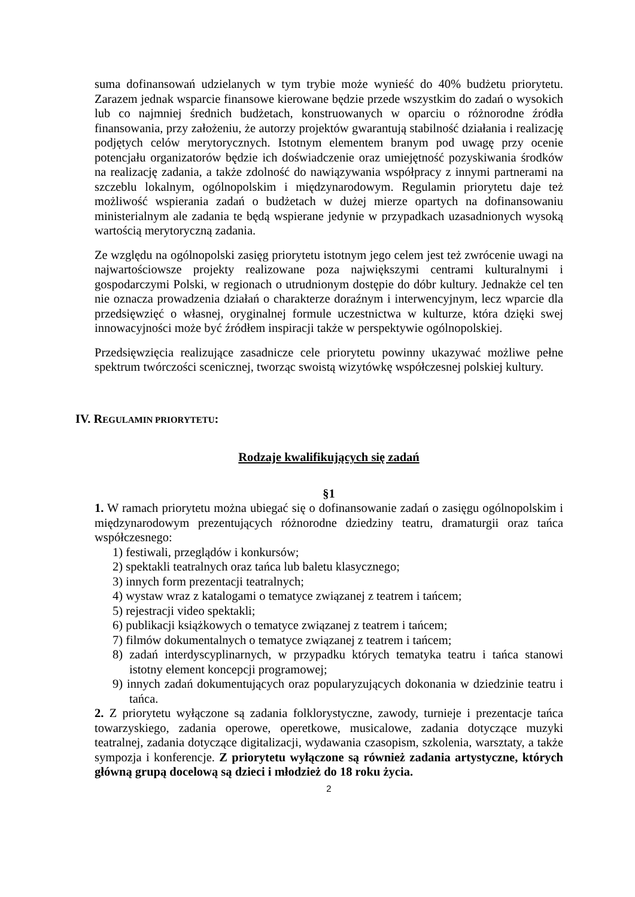suma dofinansowań udzielanych w tym trybie może wynieść do 40% budżetu priorytetu. Zarazem jednak wsparcie finansowe kierowane będzie przede wszystkim do zadań o wysokich lub co najmniej średnich budżetach, konstruowanych w oparciu o różnorodne źródła finansowania, przy założeniu, że autorzy projektów gwarantują stabilność działania i realizację podjętych celów merytorycznych. Istotnym elementem branym pod uwagę przy ocenie potencjału organizatorów będzie ich doświadczenie oraz umiejętność pozyskiwania środków na realizację zadania, a także zdolność do nawiązywania współpracy z innymi partnerami na szczeblu lokalnym, ogólnopolskim i międzynarodowym. Regulamin priorytetu daje też możliwość wspierania zadań o budżetach w dużej mierze opartych na dofinansowaniu ministerialnym ale zadania te będą wspierane jedynie w przypadkach uzasadnionych wysoką wartością merytoryczną zadania.
Ze względu na ogólnopolski zasięg priorytetu istotnym jego celem jest też zwrócenie uwagi na najwartościowsze projekty realizowane poza największymi centrami kulturalnymi i gospodarczymi Polski, w regionach o utrudnionym dostępie do dóbr kultury. Jednakże cel ten nie oznacza prowadzenia działań o charakterze doraźnym i interwencyjnym, lecz wparcie dla przedsięwzięć o własnej, oryginalnej formule uczestnictwa w kulturze, która dzięki swej innowacyjności może być źródłem inspiracji także w perspektywie ogólnopolskiej.
Przedsięwzięcia realizujące zasadnicze cele priorytetu powinny ukazywać możliwe pełne spektrum twórczości scenicznej, tworząc swoistą wizytówkę współczesnej polskiej kultury.
IV. REGULAMIN PRIORYTETU:
Rodzaje kwalifikujących się zadań
§1
1. W ramach priorytetu można ubiegać się o dofinansowanie zadań o zasięgu ogólnopolskim i międzynarodowym prezentujących różnorodne dziedziny teatru, dramaturgii oraz tańca współczesnego:
1) festiwali, przeglądów i konkursów;
2) spektakli teatralnych oraz tańca lub baletu klasycznego;
3) innych form prezentacji teatralnych;
4) wystaw wraz z katalogami o tematyce związanej z teatrem i tańcem;
5) rejestracji video spektakli;
6) publikacji książkowych o tematyce związanej z teatrem i tańcem;
7) filmów dokumentalnych o tematyce związanej z teatrem i tańcem;
8) zadań interdyscyplinarnych, w przypadku których tematyka teatru i tańca stanowi istotny element koncepcji programowej;
9) innych zadań dokumentujących oraz popularyzujących dokonania w dziedzinie teatru i tańca.
2. Z priorytetu wyłączone są zadania folklorystyczne, zawody, turnieje i prezentacje tańca towarzyskiego, zadania operowe, operetkowe, musicalowe, zadania dotyczące muzyki teatralnej, zadania dotyczące digitalizacji, wydawania czasopism, szkolenia, warsztaty, a także sympozja i konferencje. Z priorytetu wyłączone są również zadania artystyczne, których główną grupą docelową są dzieci i młodzież do 18 roku życia.
2